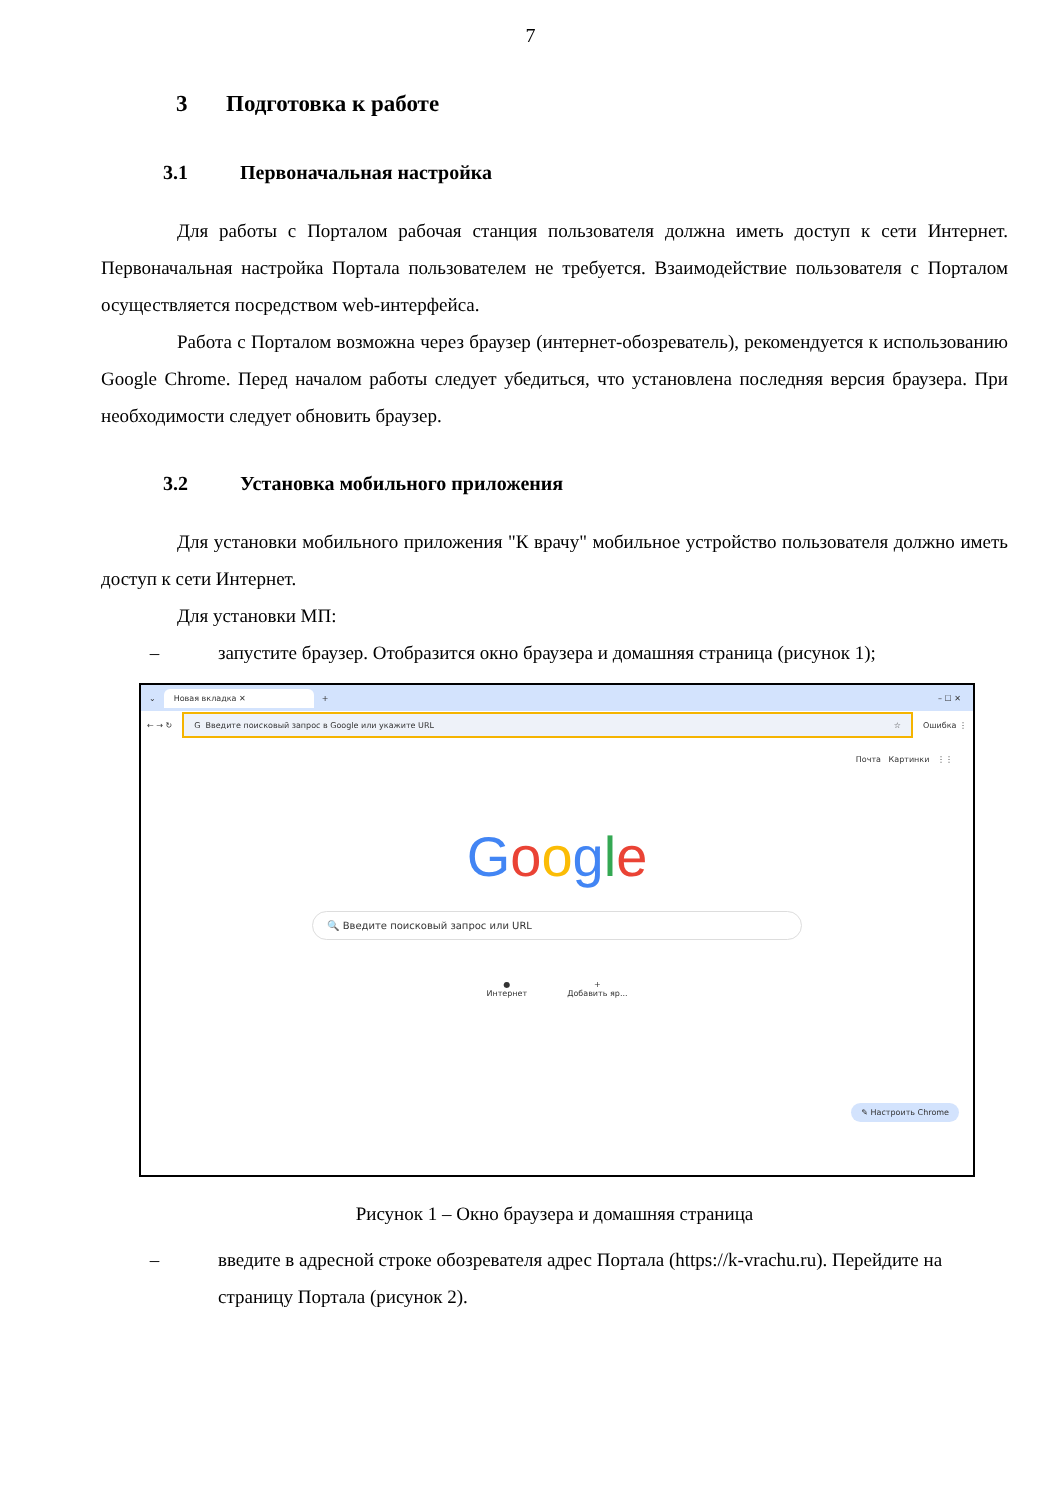7
3 Подготовка к работе
3.1 Первоначальная настройка
Для работы с Порталом рабочая станция пользователя должна иметь доступ к сети Интернет. Первоначальная настройка Портала пользователем не требуется. Взаимодействие пользователя с Порталом осуществляется посредством web-интерфейса.
Работа с Порталом возможна через браузер (интернет-обозреватель), рекомендуется к использованию Google Chrome. Перед началом работы следует убедиться, что установлена последняя версия браузера. При необходимости следует обновить браузер.
3.2 Установка мобильного приложения
Для установки мобильного приложения "К врачу" мобильное устройство пользователя должно иметь доступ к сети Интернет.
Для установки МП:
– запустите браузер. Отобразится окно браузера и домашняя страница (рисунок 1);
⌄ Новая вкладка ✕ + – ☐ ✕
← → ↻
G Введите поисковый запрос в Google или укажите URL ☆
Ошибка ⋮
Почта Картинки ⋮⋮
Google
🔍 Введите поисковый запрос или URL
●
Интернет
+
Добавить яр...
✎ Настроить Chrome
Рисунок 1 – Окно браузера и домашняя страница
– введите в адресной строке обозревателя адрес Портала (https://k-vrachu.ru). Перейдите на страницу Портала (рисунок 2).